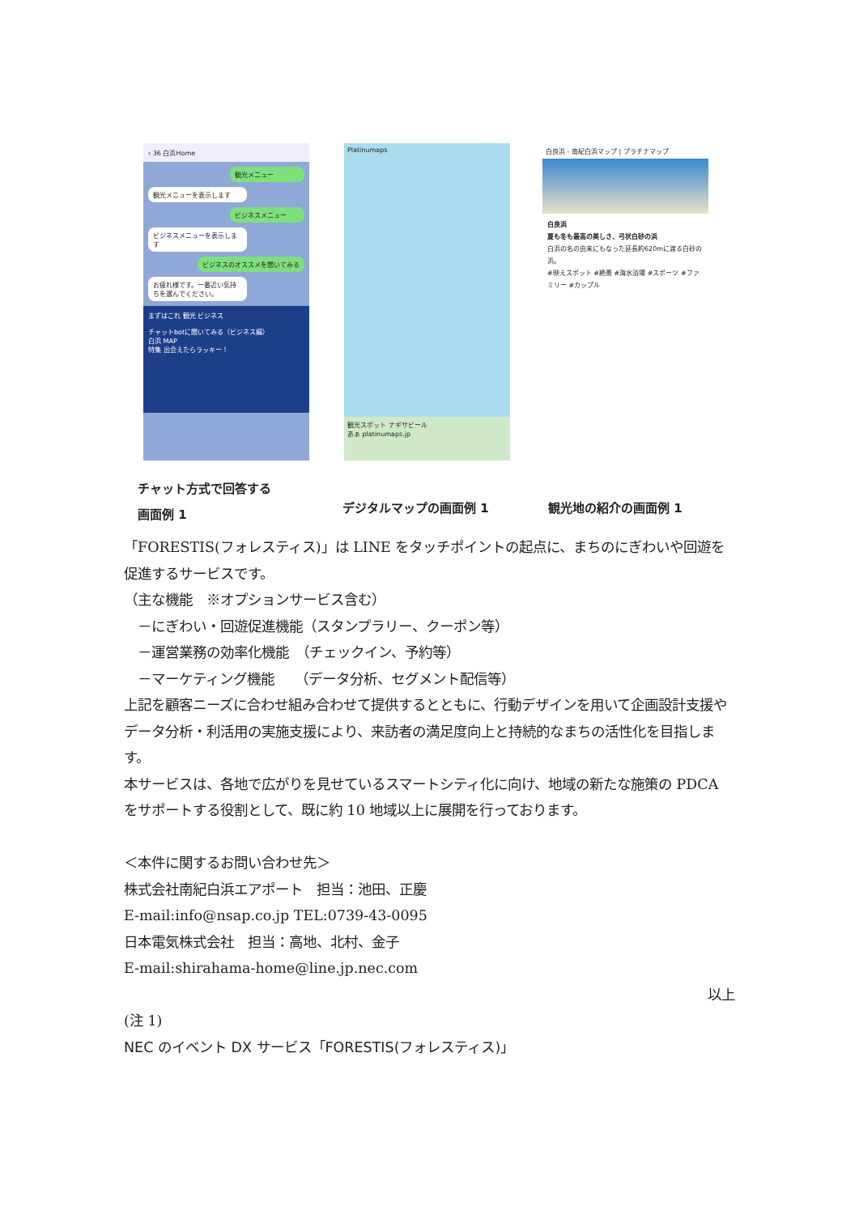‹ 36 白浜Home
観光メニュー
観光メニューを表示します
ビジネスメニュー
ビジネスメニューを表示します
ビジネスのオススメを聞いてみる
お疲れ様です。一番近い気持ちを選んでください。
まずはこれ 観光 ビジネス
チャットbotに聞いてみる（ビジネス編）
白浜 MAP
特集 出会えたらラッキー！
Platinumaps
観光スポット ナギサビール
あぁ platinumaps.jp
白良浜 - 南紀白浜マップ | プラチナマップ
白良浜
夏も冬も最高の美しさ、弓状白砂の浜
白浜の名の由来にもなった延長約620mに渡る白砂の浜。
#映えスポット #絶景 #海水浴場 #スポーツ #ファミリー #カップル
チャット方式で回答する
画面例 1
デジタルマップの画面例 1 観光地の紹介の画面例 1
「FORESTIS(フォレスティス)」は LINE をタッチポイントの起点に、まちのにぎわいや回遊を促進するサービスです。
（主な機能　※オプションサービス含む）
　－にぎわい・回遊促進機能（スタンプラリー、クーポン等）
　－運営業務の効率化機能　（チェックイン、予約等）
　－マーケティング機能　　（データ分析、セグメント配信等）
上記を顧客ニーズに合わせ組み合わせて提供するとともに、行動デザインを用いて企画設計支援やデータ分析・利活用の実施支援により、来訪者の満足度向上と持続的なまちの活性化を目指します。
本サービスは、各地で広がりを見せているスマートシティ化に向け、地域の新たな施策の PDCA をサポートする役割として、既に約 10 地域以上に展開を行っております。
＜本件に関するお問い合わせ先＞
株式会社南紀白浜エアポート　担当：池田、正慶
E-mail:info@nsap.co.jp TEL:0739-43-0095
日本電気株式会社　担当：高地、北村、金子
E-mail:shirahama-home@line.jp.nec.com
以上
(注 1)
NEC のイベント DX サービス「FORESTIS(フォレスティス)」